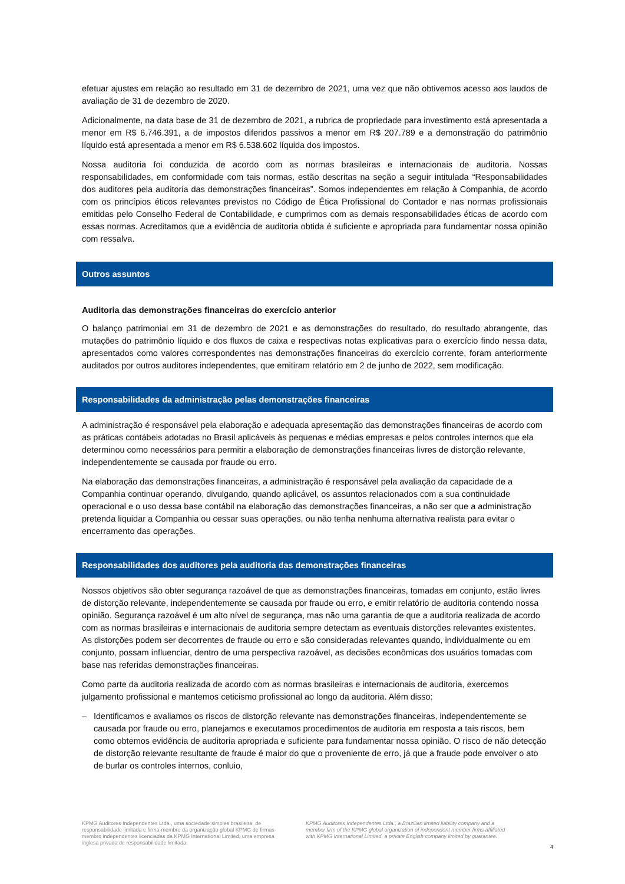efetuar ajustes em relação ao resultado em 31 de dezembro de 2021, uma vez que não obtivemos acesso aos laudos de avaliação de 31 de dezembro de 2020.
Adicionalmente, na data base de 31 de dezembro de 2021, a rubrica de propriedade para investimento está apresentada a menor em R$ 6.746.391, a de impostos diferidos passivos a menor em R$ 207.789 e a demonstração do patrimônio líquido está apresentada a menor em R$ 6.538.602 líquida dos impostos.
Nossa auditoria foi conduzida de acordo com as normas brasileiras e internacionais de auditoria. Nossas responsabilidades, em conformidade com tais normas, estão descritas na seção a seguir intitulada “Responsabilidades dos auditores pela auditoria das demonstrações financeiras”. Somos independentes em relação à Companhia, de acordo com os princípios éticos relevantes previstos no Código de Ética Profissional do Contador e nas normas profissionais emitidas pelo Conselho Federal de Contabilidade, e cumprimos com as demais responsabilidades éticas de acordo com essas normas. Acreditamos que a evidência de auditoria obtida é suficiente e apropriada para fundamentar nossa opinião com ressalva.
Outros assuntos
Auditoria das demonstrações financeiras do exercício anterior
O balanço patrimonial em 31 de dezembro de 2021 e as demonstrações do resultado, do resultado abrangente, das mutações do patrimônio líquido e dos fluxos de caixa e respectivas notas explicativas para o exercício findo nessa data, apresentados como valores correspondentes nas demonstrações financeiras do exercício corrente, foram anteriormente auditados por outros auditores independentes, que emitiram relatório em 2 de junho de 2022, sem modificação.
Responsabilidades da administração pelas demonstrações financeiras
A administração é responsável pela elaboração e adequada apresentação das demonstrações financeiras de acordo com as práticas contábeis adotadas no Brasil aplicáveis às pequenas e médias empresas e pelos controles internos que ela determinou como necessários para permitir a elaboração de demonstrações financeiras livres de distorção relevante, independentemente se causada por fraude ou erro.
Na elaboração das demonstrações financeiras, a administração é responsável pela avaliação da capacidade de a Companhia continuar operando, divulgando, quando aplicável, os assuntos relacionados com a sua continuidade operacional e o uso dessa base contábil na elaboração das demonstrações financeiras, a não ser que a administração pretenda liquidar a Companhia ou cessar suas operações, ou não tenha nenhuma alternativa realista para evitar o encerramento das operações.
Responsabilidades dos auditores pela auditoria das demonstrações financeiras
Nossos objetivos são obter segurança razoável de que as demonstrações financeiras, tomadas em conjunto, estão livres de distorção relevante, independentemente se causada por fraude ou erro, e emitir relatório de auditoria contendo nossa opinião. Segurança razoável é um alto nível de segurança, mas não uma garantia de que a auditoria realizada de acordo com as normas brasileiras e internacionais de auditoria sempre detectam as eventuais distorções relevantes existentes. As distorções podem ser decorrentes de fraude ou erro e são consideradas relevantes quando, individualmente ou em conjunto, possam influenciar, dentro de uma perspectiva razoável, as decisões econômicas dos usuários tomadas com base nas referidas demonstrações financeiras.
Como parte da auditoria realizada de acordo com as normas brasileiras e internacionais de auditoria, exercemos julgamento profissional e mantemos ceticismo profissional ao longo da auditoria. Além disso:
– Identificamos e avaliamos os riscos de distorção relevante nas demonstrações financeiras, independentemente se causada por fraude ou erro, planejamos e executamos procedimentos de auditoria em resposta a tais riscos, bem como obtemos evidência de auditoria apropriada e suficiente para fundamentar nossa opinião. O risco de não detecção de distorção relevante resultante de fraude é maior do que o proveniente de erro, já que a fraude pode envolver o ato de burlar os controles internos, conluio,
KPMG Auditores Independentes Ltda., uma sociedade simples brasileira, de responsabilidade limitada e firma-membro da organização global KPMG de firmas-membro independentes licenciadas da KPMG International Limited, uma empresa inglesa privada de responsabilidade limitada.
KPMG Auditores Independentes Ltda., a Brazilian limited liability company and a member firm of the KPMG global organization of independent member firms affiliated with KPMG International Limited, a private English company limited by guarantee.
4